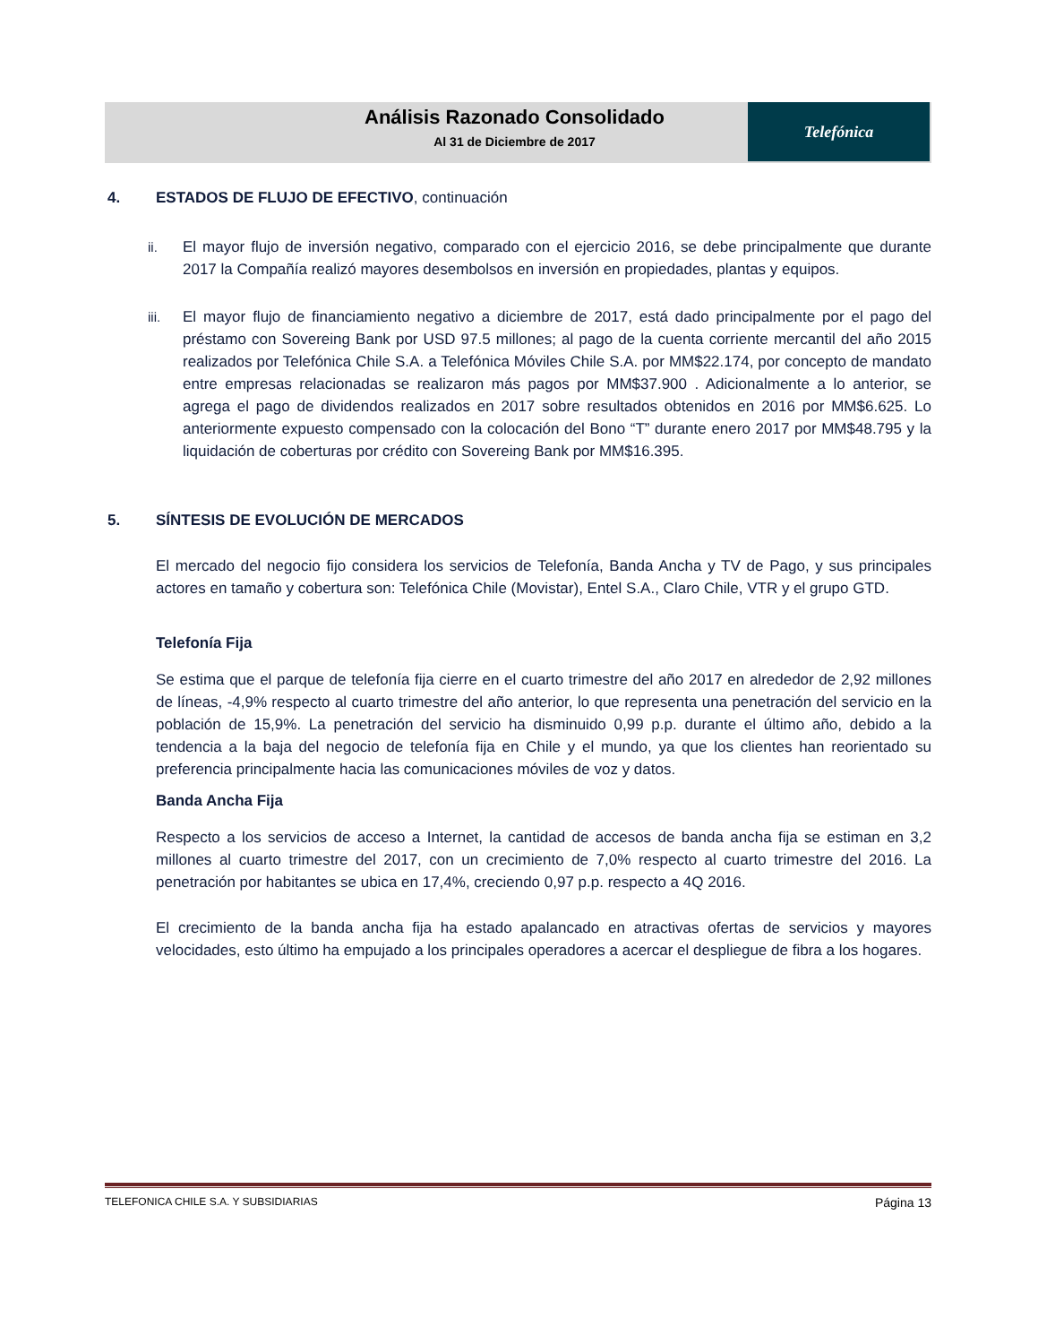Análisis Razonado Consolidado
Al 31 de Diciembre de 2017
Telefónica
4. ESTADOS DE FLUJO DE EFECTIVO, continuación
ii. El mayor flujo de inversión negativo, comparado con el ejercicio 2016, se debe principalmente que durante 2017 la Compañía realizó mayores desembolsos en inversión en propiedades, plantas y equipos.
iii. El mayor flujo de financiamiento negativo a diciembre de 2017, está dado principalmente por el pago del préstamo con Sovereing Bank por USD 97.5 millones; al pago de la cuenta corriente mercantil del año 2015 realizados por Telefónica Chile S.A. a Telefónica Móviles Chile S.A. por MM$22.174, por concepto de mandato entre empresas relacionadas se realizaron más pagos por MM$37.900 . Adicionalmente a lo anterior, se agrega el pago de dividendos realizados en 2017 sobre resultados obtenidos en 2016 por MM$6.625. Lo anteriormente expuesto compensado con la colocación del Bono “T” durante enero 2017 por MM$48.795 y la liquidación de coberturas por crédito con Sovereing Bank por MM$16.395.
5. SÍNTESIS DE EVOLUCIÓN DE MERCADOS
El mercado del negocio fijo considera los servicios de Telefonía, Banda Ancha y TV de Pago, y sus principales actores en tamaño y cobertura son: Telefónica Chile (Movistar), Entel S.A., Claro Chile, VTR y el grupo GTD.
Telefonía Fija
Se estima que el parque de telefonía fija cierre en el cuarto trimestre del año 2017 en alrededor de 2,92 millones de líneas, -4,9% respecto al cuarto trimestre del año anterior, lo que representa una penetración del servicio en la población de 15,9%. La penetración del servicio ha disminuido 0,99 p.p. durante el último año, debido a la tendencia a la baja del negocio de telefonía fija en Chile y el mundo, ya que los clientes han reorientado su preferencia principalmente hacia las comunicaciones móviles de voz y datos.
Banda Ancha Fija
Respecto a los servicios de acceso a Internet, la cantidad de accesos de banda ancha fija se estiman en 3,2 millones al cuarto trimestre del 2017, con un crecimiento de 7,0% respecto al cuarto trimestre del 2016. La penetración por habitantes se ubica en 17,4%, creciendo 0,97 p.p. respecto a 4Q 2016.
El crecimiento de la banda ancha fija ha estado apalancado en atractivas ofertas de servicios y mayores velocidades, esto último ha empujado a los principales operadores a acercar el despliegue de fibra a los hogares.
TELEFONICA CHILE S.A. Y SUBSIDIARIAS Página 13